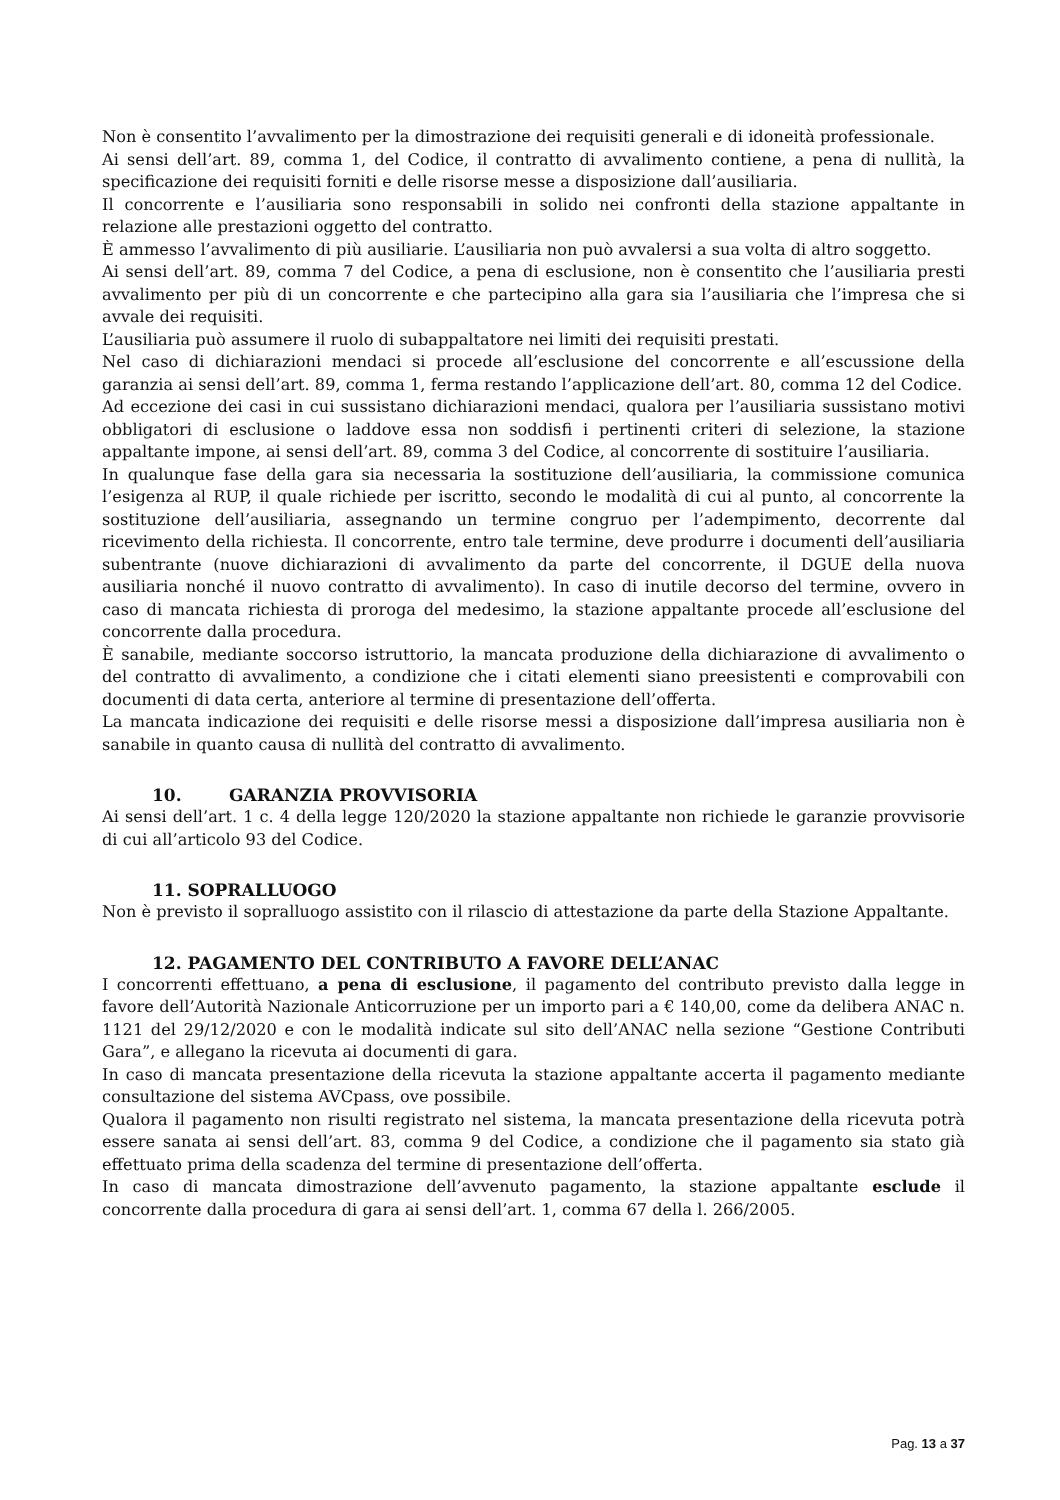Non è consentito l’avvalimento per la dimostrazione dei requisiti generali e di idoneità professionale.
Ai sensi dell’art. 89, comma 1, del Codice, il contratto di avvalimento contiene, a pena di nullità, la specificazione dei requisiti forniti e delle risorse messe a disposizione dall’ausiliaria.
Il concorrente e l’ausiliaria sono responsabili in solido nei confronti della stazione appaltante in relazione alle prestazioni oggetto del contratto.
È ammesso l’avvalimento di più ausiliarie. L’ausiliaria non può avvalersi a sua volta di altro soggetto.
Ai sensi dell’art. 89, comma 7 del Codice, a pena di esclusione, non è consentito che l’ausiliaria presti avvalimento per più di un concorrente e che partecipino alla gara sia l’ausiliaria che l’impresa che si avvale dei requisiti.
L’ausiliaria può assumere il ruolo di subappaltatore nei limiti dei requisiti prestati.
Nel caso di dichiarazioni mendaci si procede all’esclusione del concorrente e all’escussione della garanzia ai sensi dell’art. 89, comma 1, ferma restando l’applicazione dell’art. 80, comma 12 del Codice.
Ad eccezione dei casi in cui sussistano dichiarazioni mendaci, qualora per l’ausiliaria sussistano motivi obbligatori di esclusione o laddove essa non soddisfi i pertinenti criteri di selezione, la stazione appaltante impone, ai sensi dell’art. 89, comma 3 del Codice, al concorrente di sostituire l’ausiliaria.
In qualunque fase della gara sia necessaria la sostituzione dell’ausiliaria, la commissione comunica l’esigenza al RUP, il quale richiede per iscritto, secondo le modalità di cui al punto, al concorrente la sostituzione dell’ausiliaria, assegnando un termine congruo per l’adempimento, decorrente dal ricevimento della richiesta. Il concorrente, entro tale termine, deve produrre i documenti dell’ausiliaria subentrante (nuove dichiarazioni di avvalimento da parte del concorrente, il DGUE della nuova ausiliaria nonché il nuovo contratto di avvalimento). In caso di inutile decorso del termine, ovvero in caso di mancata richiesta di proroga del medesimo, la stazione appaltante procede all’esclusione del concorrente dalla procedura.
È sanabile, mediante soccorso istruttorio, la mancata produzione della dichiarazione di avvalimento o del contratto di avvalimento, a condizione che i citati elementi siano preesistenti e comprovabili con documenti di data certa, anteriore al termine di presentazione dell’offerta.
La mancata indicazione dei requisiti e delle risorse messi a disposizione dall’impresa ausiliaria non è sanabile in quanto causa di nullità del contratto di avvalimento.
10. GARANZIA PROVVISORIA
Ai sensi dell’art. 1 c. 4 della legge 120/2020 la stazione appaltante non richiede le garanzie provvisorie di cui all’articolo 93 del Codice.
11. SOPRALLUOGO
Non è previsto il sopralluogo assistito con il rilascio di attestazione da parte della Stazione Appaltante.
12. PAGAMENTO DEL CONTRIBUTO A FAVORE DELL’ANAC
I concorrenti effettuano, a pena di esclusione, il pagamento del contributo previsto dalla legge in favore dell’Autorità Nazionale Anticorruzione per un importo pari a € 140,00, come da delibera ANAC n. 1121 del 29/12/2020 e con le modalità indicate sul sito dell’ANAC nella sezione “Gestione Contributi Gara”, e allegano la ricevuta ai documenti di gara.
In caso di mancata presentazione della ricevuta la stazione appaltante accerta il pagamento mediante consultazione del sistema AVCpass, ove possibile.
Qualora il pagamento non risulti registrato nel sistema, la mancata presentazione della ricevuta potrà essere sanata ai sensi dell’art. 83, comma 9 del Codice, a condizione che il pagamento sia stato già effettuato prima della scadenza del termine di presentazione dell’offerta.
In caso di mancata dimostrazione dell’avvenuto pagamento, la stazione appaltante esclude il concorrente dalla procedura di gara ai sensi dell’art. 1, comma 67 della l. 266/2005.
Pag. 13 a 37